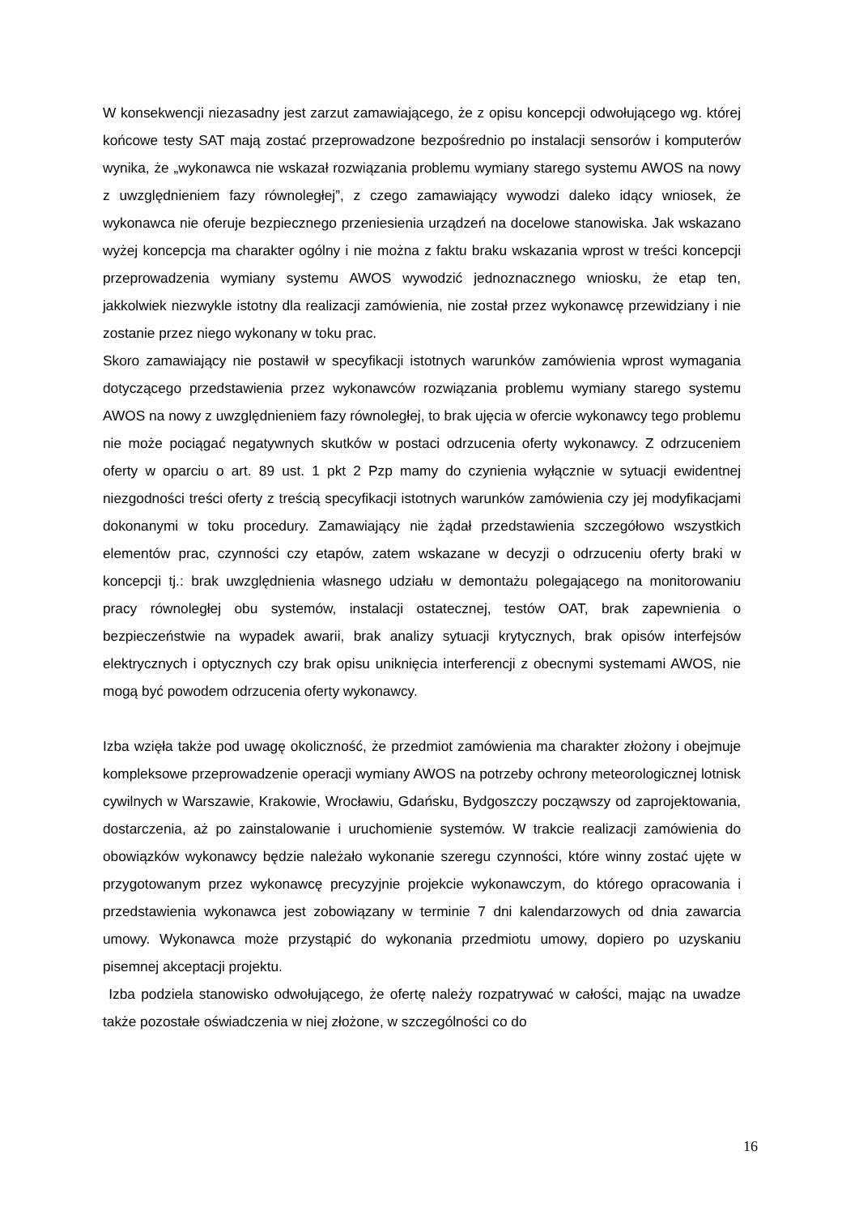W konsekwencji niezasadny jest zarzut zamawiającego, że z opisu koncepcji odwołującego wg. której końcowe testy SAT mają zostać przeprowadzone bezpośrednio po instalacji sensorów i komputerów wynika, że „wykonawca nie wskazał rozwiązania problemu wymiany starego systemu AWOS na nowy z uwzględnieniem fazy równoległej”, z czego zamawiający wywodzi daleko idący wniosek, że wykonawca nie oferuje bezpiecznego przeniesienia urządzeń na docelowe stanowiska. Jak wskazano wyżej koncepcja ma charakter ogólny i nie można z faktu braku wskazania wprost w treści koncepcji przeprowadzenia wymiany systemu AWOS wywodzić jednoznacznego wniosku, że etap ten, jakkolwiek niezwykle istotny dla realizacji zamówienia, nie został przez wykonawcę przewidziany i nie zostanie przez niego wykonany w toku prac.
Skoro zamawiający nie postawił w specyfikacji istotnych warunków zamówienia wprost wymagania dotyczącego przedstawienia przez wykonawców rozwiązania problemu wymiany starego systemu AWOS na nowy z uwzględnieniem fazy równoległej, to brak ujęcia w ofercie wykonawcy tego problemu nie może pociągać negatywnych skutków w postaci odrzucenia oferty wykonawcy. Z odrzuceniem oferty w oparciu o art. 89 ust. 1 pkt 2 Pzp mamy do czynienia wyłącznie w sytuacji ewidentnej niezgodności treści oferty z treścią specyfikacji istotnych warunków zamówienia czy jej modyfikacjami dokonanymi w toku procedury. Zamawiający nie żądał przedstawienia szczegółowo wszystkich elementów prac, czynności czy etapów, zatem wskazane w decyzji o odrzuceniu oferty braki w koncepcji tj.: brak uwzględnienia własnego udziału w demontażu polegającego na monitorowaniu pracy równoległej obu systemów, instalacji ostatecznej, testów OAT, brak zapewnienia o bezpieczeństwie na wypadek awarii, brak analizy sytuacji krytycznych, brak opisów interfejsów elektrycznych i optycznych czy brak opisu uniknięcia interferencji z obecnymi systemami AWOS, nie mogą być powodem odrzucenia oferty wykonawcy.
Izba wzięła także pod uwagę okoliczność, że przedmiot zamówienia ma charakter złożony i obejmuje kompleksowe przeprowadzenie operacji wymiany AWOS na potrzeby ochrony meteorologicznej lotnisk cywilnych w Warszawie, Krakowie, Wrocławiu, Gdańsku, Bydgoszczy począwszy od zaprojektowania, dostarczenia, aż po zainstalowanie i uruchomienie systemów. W trakcie realizacji zamówienia do obowiązków wykonawcy będzie należało wykonanie szeregu czynności, które winny zostać ujęte w przygotowanym przez wykonawcę precyzyjnie projekcie wykonawczym, do którego opracowania i przedstawienia wykonawca jest zobowiązany w terminie 7 dni kalendarzowych od dnia zawarcia umowy. Wykonawca może przystąpić do wykonania przedmiotu umowy, dopiero po uzyskaniu pisemnej akceptacji projektu.
Izba podziela stanowisko odwołującego, że ofertę należy rozpatrywać w całości, mając na uwadze także pozostałe oświadczenia w niej złożone, w szczególności co do
16